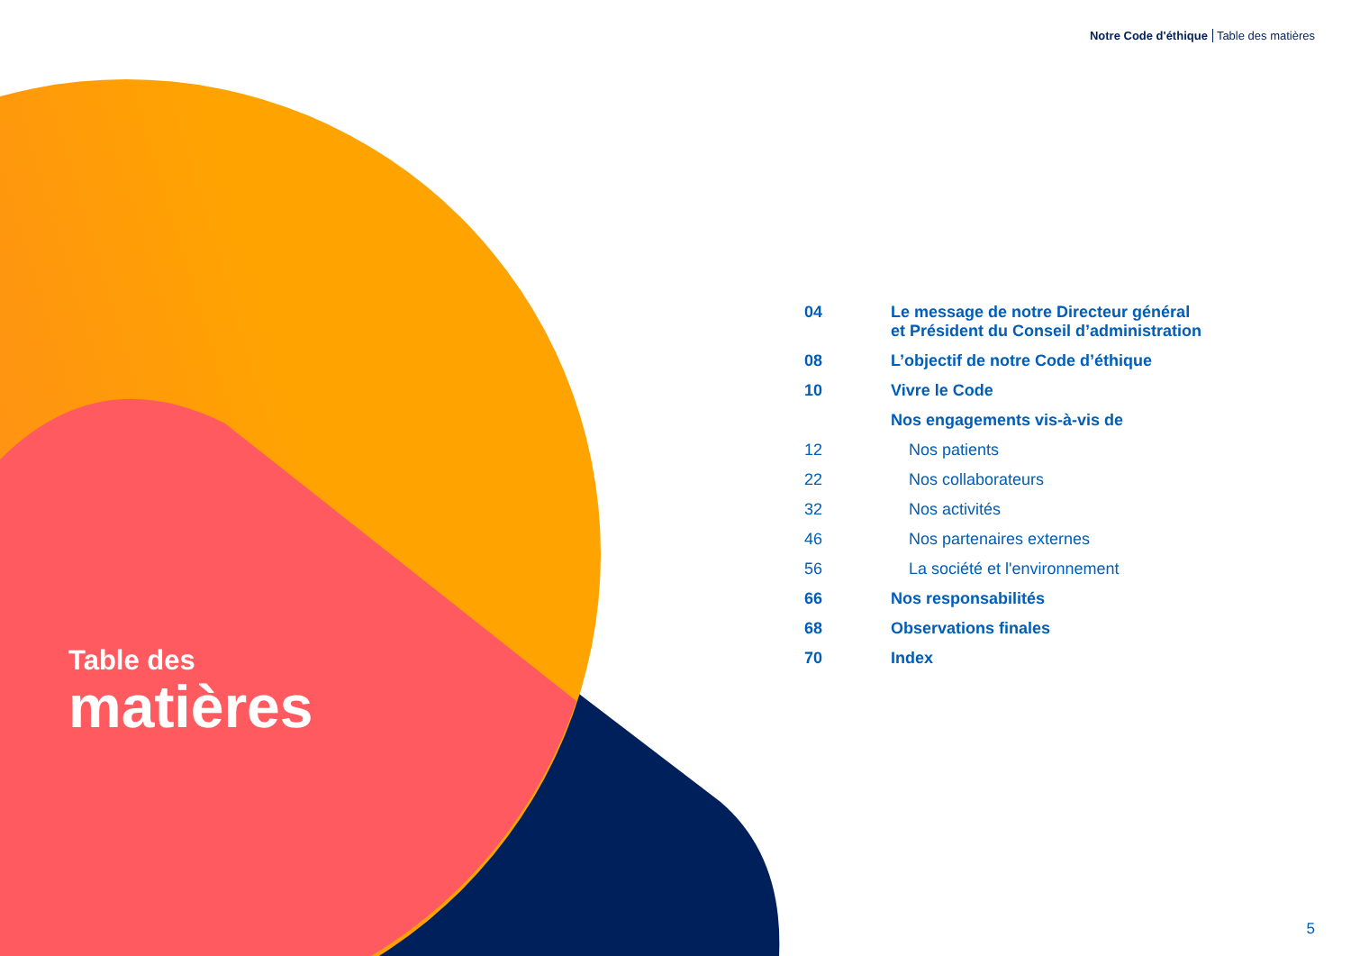Notre Code d'éthique Table des matières
Table des
matières
| 04 | Le message de notre Directeur général et Président du Conseil d’administration |
| 08 | L’objectif de notre Code d’éthique |
| 10 | Vivre le Code |
| | Nos engagements vis-à-vis de |
| 12 | Nos patients |
| 22 | Nos collaborateurs |
| 32 | Nos activités |
| 46 | Nos partenaires externes |
| 56 | La société et l'environnement |
| 66 | Nos responsabilités |
| 68 | Observations finales |
| 70 | Index |
5